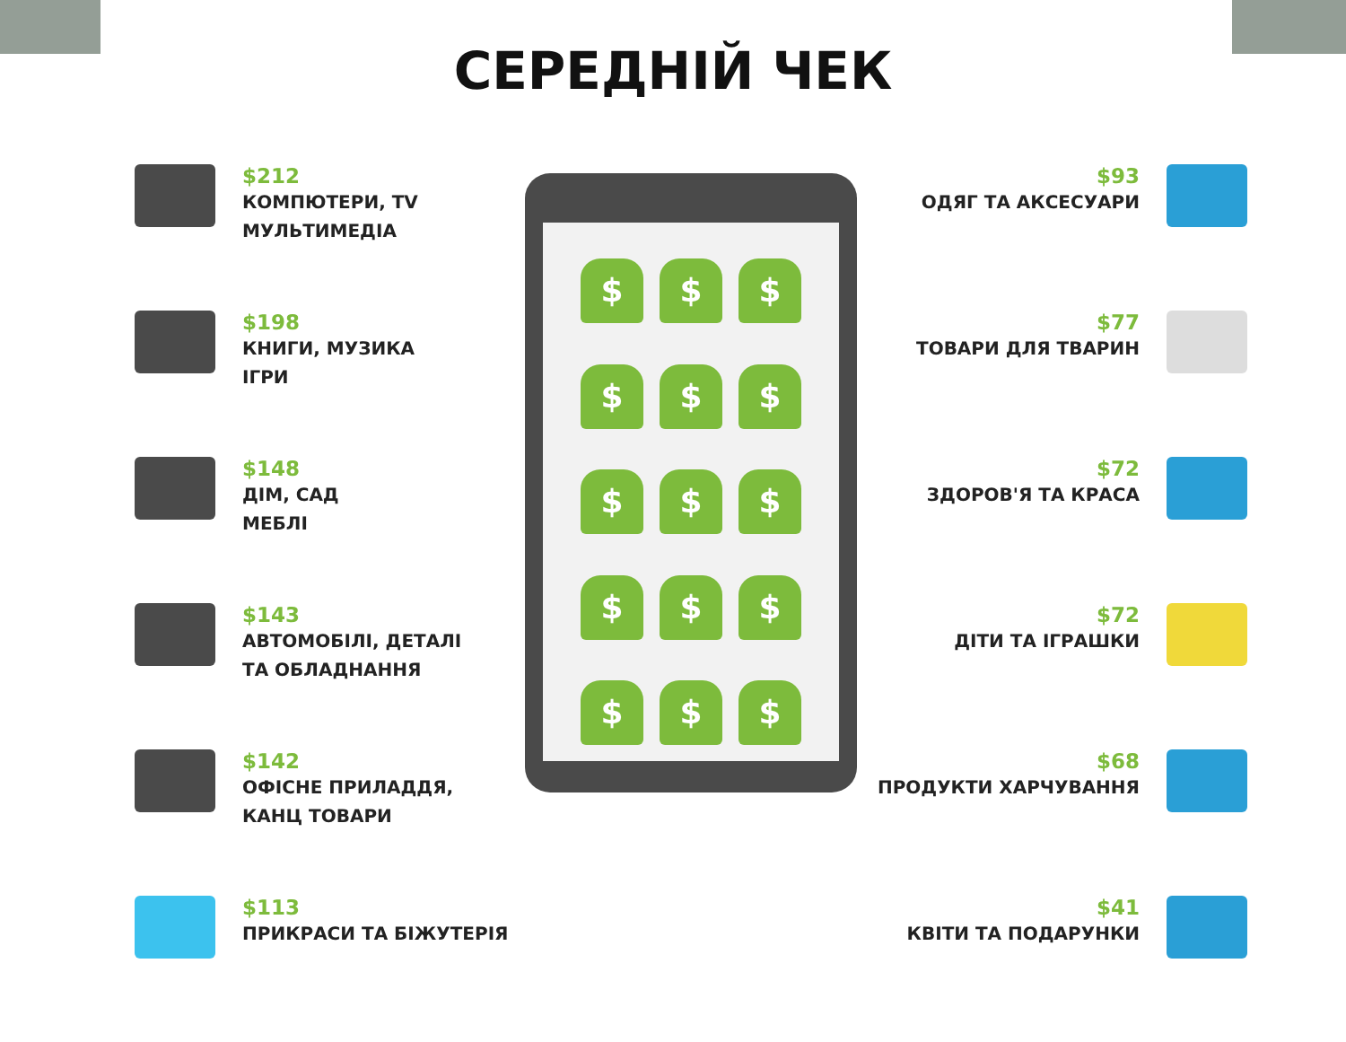СЕРЕДНІЙ ЧЕК
$212
КОМПЮТЕРИ, TV
МУЛЬТИМЕДІА
$198
КНИГИ, МУЗИКА
ІГРИ
$148
ДІМ, САД
МЕБЛІ
$143
АВТОМОБІЛІ, ДЕТАЛІ
ТА ОБЛАДНАННЯ
$142
ОФІСНЕ ПРИЛАДДЯ,
КАНЦ ТОВАРИ
$113
ПРИКРАСИ ТА БІЖУТЕРІЯ
$
$
$
$
$
$
$
$
$
$
$
$
$
$
$
$93
ОДЯГ ТА АКСЕСУАРИ
$77
ТОВАРИ ДЛЯ ТВАРИН
$72
ЗДОРОВ'Я ТА КРАСА
$72
ДІТИ ТА ІГРАШКИ
$68
ПРОДУКТИ ХАРЧУВАННЯ
$41
КВІТИ ТА ПОДАРУНКИ